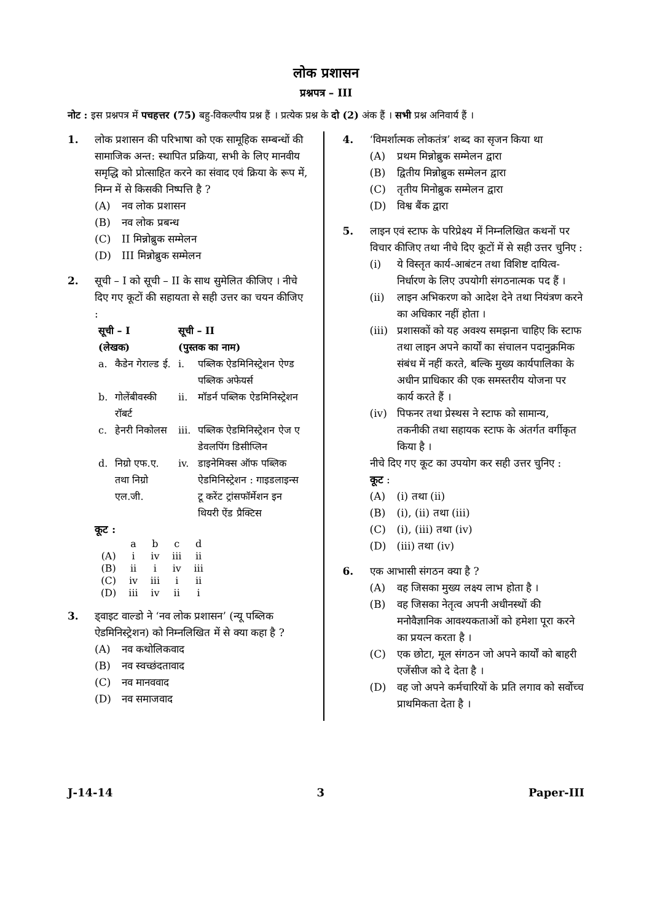लोक प्रशासन
प्रश्नपत्र – III
नोट : इस प्रश्नपत्र में पचहत्तर (75) बहु-विकल्पीय प्रश्न हैं । प्रत्येक प्रश्न के दो (2) अंक हैं । सभी प्रश्न अनिवार्य हैं ।
1. लोक प्रशासन की परिभाषा को एक सामूहिक सम्बन्धों की सामाजिक अन्त: स्थापित प्रक्रिया, सभी के लिए मानवीय समृद्धि को प्रोत्साहित करने का संवाद एवं क्रिया के रूप में, निम्न में से किसकी निष्पत्ति है ?
(A) नव लोक प्रशासन
(B) नव लोक प्रबन्ध
(C) II मिन्नोब्रुक सम्मेलन
(D) III मिन्नोब्रुक सम्मेलन
2. सूची – I को सूची – II के साथ सुमेलित कीजिए । नीचे दिए गए कूटों की सहायता से सही उत्तर का चयन कीजिए :
| सूची – I (लेखक) | | सूची – II (पुस्तक का नाम) | |
| --- | --- | --- | --- |
| a. | कैडेन गेराल्ड ई. | i. | पब्लिक ऐडमिनिस्ट्रेशन ऐण्ड पब्लिक अफेयर्स |
| b. | गोलेंबीवस्की रॉबर्ट | ii. | मॉडर्न पब्लिक ऐडमिनिस्ट्रेशन |
| c. | हेनरी निकोलस | iii. | पब्लिक ऐडमिनिस्ट्रेशन ऐज ए डेवलपिंग डिसीप्लिन |
| d. | निग्रो एफ.ए. तथा निग्रो एल.जी. | iv. | डाइनेमिक्स ऑफ पब्लिक ऐडमिनिस्ट्रेशन : गाइडलाइन्स टू करेंट ट्रांसफॉर्मेशन इन थियरी ऐंड प्रैक्टिस |
कूट :
| | a | b | c | d |
| (A) | i | iv | iii | ii |
| (B) | ii | i | iv | iii |
| (C) | iv | iii | i | ii |
| (D) | iii | iv | ii | i |
3. ड्वाइट वाल्डो ने ‘नव लोक प्रशासन’ (न्यू पब्लिक ऐडमिनिस्ट्रेशन) को निम्नलिखित में से क्या कहा है ?
(A) नव कथोलिकवाद
(B) नव स्वच्छंदतावाद
(C) नव मानववाद
(D) नव समाजवाद
4. ‘विमर्शात्मक लोकतंत्र’ शब्द का सृजन किया था
(A) प्रथम मिन्नोब्रुक सम्मेलन द्वारा
(B) द्वितीय मिन्नोब्रुक सम्मेलन द्वारा
(C) तृतीय मिनोब्रुक सम्मेलन द्वारा
(D) विश्व बैंक द्वारा
5. लाइन एवं स्टाफ के परिप्रेक्ष्य में निम्नलिखित कथनों पर विचार कीजिए तथा नीचे दिए कूटों में से सही उत्तर चुनिए :
(i) ये विस्तृत कार्य-आबंटन तथा विशिष्ट दायित्व-निर्धारण के लिए उपयोगी संगठनात्मक पद हैं ।
(ii) लाइन अभिकरण को आदेश देने तथा नियंत्रण करने का अधिकार नहीं होता ।
(iii) प्रशासकों को यह अवश्य समझना चाहिए कि स्टाफ तथा लाइन अपने कार्यों का संचालन पदानुक्रमिक संबंध में नहीं करते, बल्कि मुख्य कार्यपालिका के अधीन प्राधिकार की एक समस्तरीय योजना पर कार्य करते हैं ।
(iv) पिफनर तथा प्रेस्थस ने स्टाफ को सामान्य, तकनीकी तथा सहायक स्टाफ के अंतर्गत वर्गीकृत किया है ।
नीचे दिए गए कूट का उपयोग कर सही उत्तर चुनिए :
कूट :
(A) (i) तथा (ii)
(B) (i), (ii) तथा (iii)
(C) (i), (iii) तथा (iv)
(D) (iii) तथा (iv)
6. एक आभासी संगठन क्या है ?
(A) वह जिसका मुख्य लक्ष्य लाभ होता है ।
(B) वह जिसका नेतृत्व अपनी अधीनस्थों की मनोवैज्ञानिक आवश्यकताओं को हमेशा पूरा करने का प्रयत्न करता है ।
(C) एक छोटा, मूल संगठन जो अपने कार्यों को बाहरी एजेंसीज को दे देता है ।
(D) वह जो अपने कर्मचारियों के प्रति लगाव को सर्वोच्च प्राथमिकता देता है ।
J-14-14 3 Paper-III